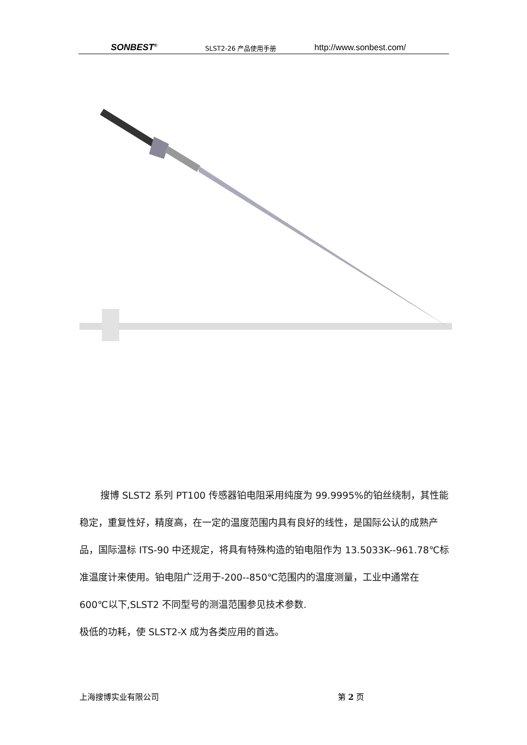SONBEST<sup>®</sup>
SLST2-26 产品使用手册
http://www.sonbest.com/
搜博 SLST2 系列 PT100 传感器铂电阻采用纯度为 99.9995%的铂丝绕制，其性能稳定，重复性好，精度高，在一定的温度范围内具有良好的线性，是国际公认的成熟产品，国际温标 ITS-90 中还规定，将具有特殊构造的铂电阻作为 13.5033K--961.78℃标准温度计来使用。铂电阻广泛用于-200--850℃范围内的温度测量，工业中通常在 600℃以下,SLST2 不同型号的测温范围参见技术参数.
极低的功耗，使 SLST2-X 成为各类应用的首选。
上海搜博实业有限公司 第 2 页